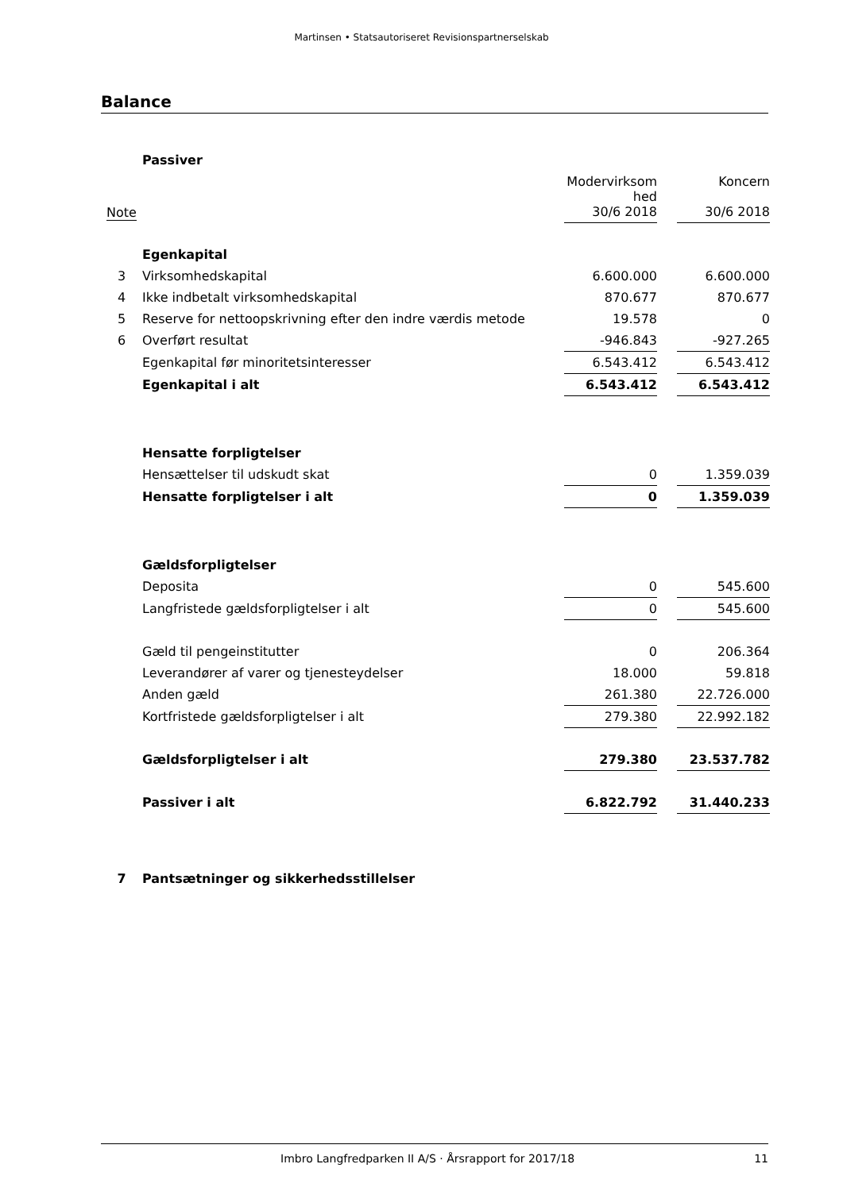Martinsen • Statsautoriseret Revisionspartnerselskab
Balance
| | Passiver | | | |
| Note | | Modervirksom hed 30/6 2018 | | Koncern 30/6 2018 |
| | Egenkapital | | | |
| 3 | Virksomhedskapital | 6.600.000 | | 6.600.000 |
| 4 | Ikke indbetalt virksomhedskapital | 870.677 | | 870.677 |
| 5 | Reserve for nettoopskrivning efter den indre værdis metode | 19.578 | | 0 |
| 6 | Overført resultat | -946.843 | | -927.265 |
| | Egenkapital før minoritetsinteresser | 6.543.412 | | 6.543.412 |
| | Egenkapital i alt | 6.543.412 | | 6.543.412 |
| | Hensatte forpligtelser | | | |
| | Hensættelser til udskudt skat | 0 | | 1.359.039 |
| | Hensatte forpligtelser i alt | 0 | | 1.359.039 |
| | Gældsforpligtelser | | | |
| | Deposita | 0 | | 545.600 |
| | Langfristede gældsforpligtelser i alt | 0 | | 545.600 |
| | Gæld til pengeinstitutter | 0 | | 206.364 |
| | Leverandører af varer og tjenesteydelser | 18.000 | | 59.818 |
| | Anden gæld | 261.380 | | 22.726.000 |
| | Kortfristede gældsforpligtelser i alt | 279.380 | | 22.992.182 |
| | Gældsforpligtelser i alt | 279.380 | | 23.537.782 |
| | Passiver i alt | 6.822.792 | | 31.440.233 |
| 7 | Pantsætninger og sikkerhedsstillelser | | | |
Imbro Langfredparken II A/S · Årsrapport for 2017/18 11